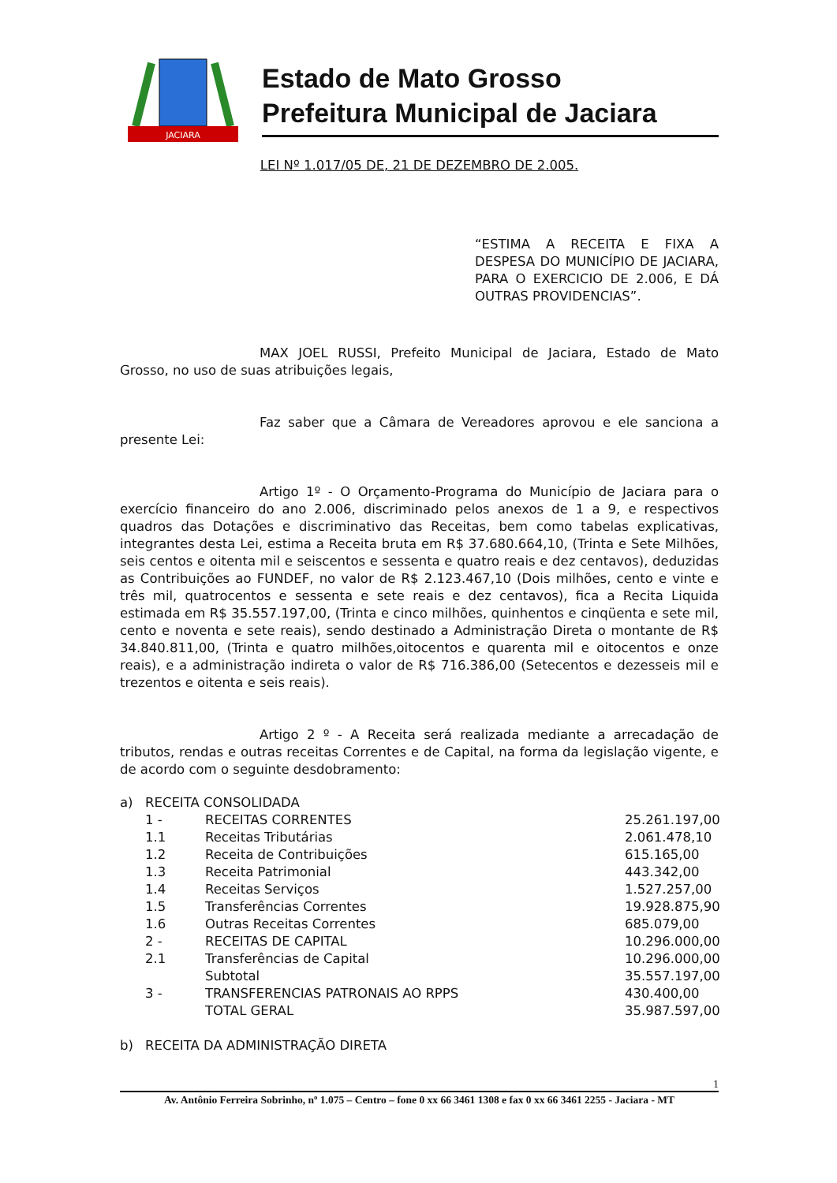JACIARA
Estado de Mato Grosso
Prefeitura Municipal de Jaciara
LEI Nº 1.017/05 DE, 21 DE DEZEMBRO DE 2.005.
“ESTIMA A RECEITA E FIXA A DESPESA DO MUNICÍPIO DE JACIARA, PARA O EXERCICIO DE 2.006, E DÁ OUTRAS PROVIDENCIAS”.
MAX JOEL RUSSI, Prefeito Municipal de Jaciara, Estado de Mato Grosso, no uso de suas atribuições legais,
Faz saber que a Câmara de Vereadores aprovou e ele sanciona a presente Lei:
Artigo 1º - O Orçamento-Programa do Município de Jaciara para o exercício financeiro do ano 2.006, discriminado pelos anexos de 1 a 9, e respectivos quadros das Dotações e discriminativo das Receitas, bem como tabelas explicativas, integrantes desta Lei, estima a Receita bruta em R$ 37.680.664,10, (Trinta e Sete Milhões, seis centos e oitenta mil e seiscentos e sessenta e quatro reais e dez centavos), deduzidas as Contribuições ao FUNDEF, no valor de R$ 2.123.467,10 (Dois milhões, cento e vinte e três mil, quatrocentos e sessenta e sete reais e dez centavos), fica a Recita Liquida estimada em R$ 35.557.197,00, (Trinta e cinco milhões, quinhentos e cinqüenta e sete mil, cento e noventa e sete reais), sendo destinado a Administração Direta o montante de R$ 34.840.811,00, (Trinta e quatro milhões,oitocentos e quarenta mil e oitocentos e onze reais), e a administração indireta o valor de R$ 716.386,00 (Setecentos e dezesseis mil e trezentos e oitenta e seis reais).
Artigo 2 º - A Receita será realizada mediante a arrecadação de tributos, rendas e outras receitas Correntes e de Capital, na forma da legislação vigente, e de acordo com o seguinte desdobramento:
| a) | RECEITA CONSOLIDADA | | |
| | 1 - | RECEITAS CORRENTES | 25.261.197,00 |
| | 1.1 | Receitas Tributárias | 2.061.478,10 |
| | 1.2 | Receita de Contribuições | 615.165,00 |
| | 1.3 | Receita Patrimonial | 443.342,00 |
| | 1.4 | Receitas Serviços | 1.527.257,00 |
| | 1.5 | Transferências Correntes | 19.928.875,90 |
| | 1.6 | Outras Receitas Correntes | 685.079,00 |
| | 2 - | RECEITAS DE CAPITAL | 10.296.000,00 |
| | 2.1 | Transferências de Capital | 10.296.000,00 |
| | | Subtotal | 35.557.197,00 |
| | 3 - | TRANSFERENCIAS PATRONAIS AO RPPS | 430.400,00 |
| | | TOTAL GERAL | 35.987.597,00 |
| b) | RECEITA DA ADMINISTRAÇÃO DIRETA | | |
1
Av. Antônio Ferreira Sobrinho, nº 1.075 – Centro – fone 0 xx 66 3461 1308 e fax 0 xx 66 3461 2255 - Jaciara - MT